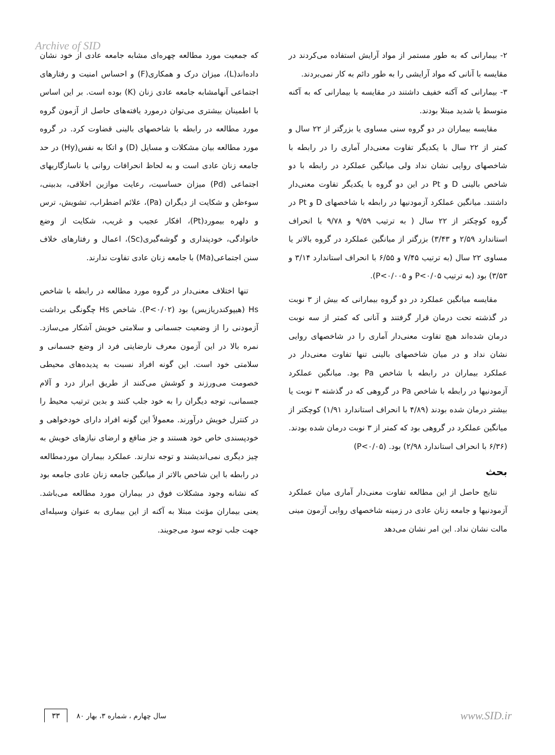Archive of SID
۲- بیمارانی که به طور مستمر از مواد آرایش استفاده می‌کردند در مقایسه با آنانی که مواد آرایشی را به طور دائم به کار نمی‌بردند.
۳- بیمارانی که آکنه خفیف داشتند در مقایسه با بیمارانی که به آکنه متوسط یا شدید مبتلا بودند.
مقایسه بیماران در دو گروه سنی مساوی یا بزرگتر از ۲۲ سال و کمتر از ۲۲ سال با یکدیگر تفاوت معنی‌دار آماری را در رابطه با شاخصهای روایی نشان نداد ولی میانگین عملکرد در رابطه با دو شاخص بالینی D و Pt در این دو گروه با یکدیگر تفاوت معنی‌دار داشتند. میانگین عملکرد آزمودنیها در رابطه با شاخصهای D و Pt در گروه کوچکتر از ۲۲ سال ( به ترتیب ۹/۵۹ و ۹/۷۸ با انحراف استاندارد ۲/۵۹ و ۳/۴۳) بزرگتر از میانگین عملکرد در گروه بالاتر یا مساوی ۲۲ سال (به ترتیب ۷/۴۵ و ۶/۵۵ با انحراف استاندارد ۳/۱۴ و ۳/۵۳) بود (به ترتیب P<۰/۰۵ و P<۰/۰۰۵).
مقایسه میانگین عملکرد در دو گروه بیمارانی که بیش از ۳ نوبت در گذشته تحت درمان قرار گرفتند و آنانی که کمتر از سه نوبت درمان شده‌اند هیچ تفاوت معنی‌دار آماری را در شاخصهای روایی نشان نداد و در میان شاخصهای بالینی تنها تفاوت معنی‌دار در عملکرد بیماران در رابطه با شاخص Pa بود. میانگین عملکرد آزمودنیها در رابطه با شاخص Pa در گروهی که در گذشته ۳ نوبت یا بیشتر درمان شده بودند (۴/۸۹ با انحراف استاندارد ۱/۹۱) کوچکتر از میانگین عملکرد در گروهی بود که کمتر از ۳ نوبت درمان شده بودند. (۶/۳۶ با انحراف استاندارد ۲/۹۸) بود. (P<۰/۰۵)
بحث
نتایج حاصل از این مطالعه تفاوت معنی‌دار آماری میان عملکرد آزمودنیها و جامعه زنان عادی در زمینه شاخصهای روایی آزمون مینی مالت نشان نداد. این امر نشان می‌دهد
که جمعیت مورد مطالعه چهره‌ای مشابه جامعه عادی از خود نشان داده‌اند(L)، میزان درک و همکاری(F) و احساس امنیت و رفتارهای اجتماعی آنهامشابه جامعه عادی زنان (K) بوده است. بر این اساس با اطمینان بیشتری می‌توان درمورد یافته‌های حاصل از آزمون گروه مورد مطالعه در رابطه با شاخصهای بالینی قضاوت کرد. در گروه مورد مطالعه بیان مشکلات و مسایل (D) و اتکا به نفس(Hy) در حد جامعه زنان عادی است و به لحاظ انحرافات روانی یا ناسازگاریهای اجتماعی (Pd) میزان حساسیت، رعایت موازین اخلاقی، بدبینی، سوءظن و شکایت از دیگران (Pa)، علائم اضطراب، تشویش، ترس و دلهره بیمورد(Pt)، افکار عجیب و غریب، شکایت از وضع خانوادگی، خودپنداری و گوشه‌گیری(Sc)، اعمال و رفتارهای خلاف سنن اجتماعی(Ma) با جامعه زنان عادی تفاوت ندارند.
تنها اختلاف معنی‌دار در گروه مورد مطالعه در رابطه با شاخص Hs (هیپوکندریازیس) بود (P<۰/۰۲). شاخص Hs چگونگی برداشت آزمودنی را از وضعیت جسمانی و سلامتی خویش آشکار می‌سازد. نمره بالا در این آزمون معرف نارضایتی فرد از وضع جسمانی و سلامتی خود است. این گونه افراد نسبت به پدیده‌های محیطی خصومت می‌ورزند و کوشش می‌کنند از طریق ابراز درد و آلام جسمانی، توجه دیگران را به خود جلب کنند و بدین ترتیب محیط را در کنترل خویش درآورند. معمولاً این گونه افراد دارای خودخواهی و خودپسندی خاص خود هستند و جز منافع و ارضای نیازهای خویش به چیز دیگری نمی‌اندیشند و توجه ندارند. عملکرد بیماران موردمطالعه در رابطه با این شاخص بالاتر از میانگین جامعه زنان عادی جامعه بود که نشانه وجود مشکلات فوق در بیماران مورد مطالعه می‌باشد. یعنی بیماران مؤنث مبتلا به آکنه از این بیماری به عنوان وسیله‌ای جهت جلب توجه سود می‌جویند.
۳۳ سال چهارم ، شماره ۳، بهار ۸۰ www.SID.ir